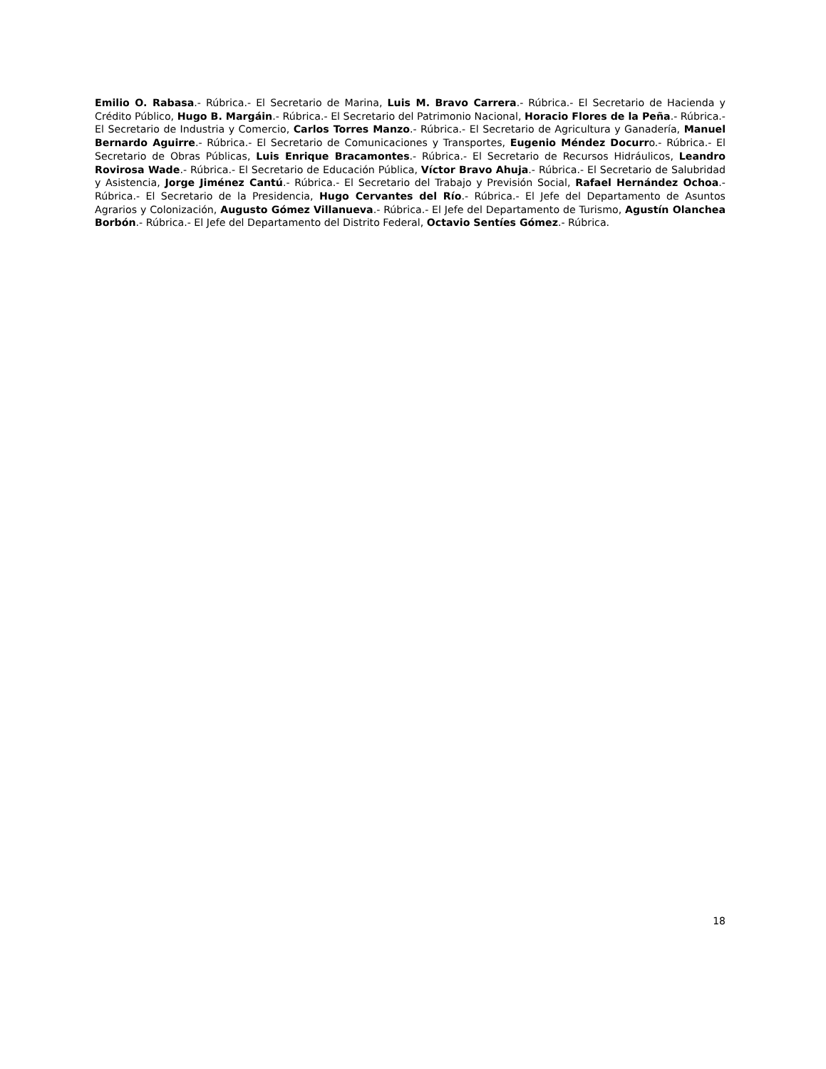Emilio O. Rabasa.- Rúbrica.- El Secretario de Marina, Luis M. Bravo Carrera.- Rúbrica.- El Secretario de Hacienda y Crédito Público, Hugo B. Margáin.- Rúbrica.- El Secretario del Patrimonio Nacional, Horacio Flores de la Peña.- Rúbrica.- El Secretario de Industria y Comercio, Carlos Torres Manzo.- Rúbrica.- El Secretario de Agricultura y Ganadería, Manuel Bernardo Aguirre.- Rúbrica.- El Secretario de Comunicaciones y Transportes, Eugenio Méndez Docurro.- Rúbrica.- El Secretario de Obras Públicas, Luis Enrique Bracamontes.- Rúbrica.- El Secretario de Recursos Hidráulicos, Leandro Rovirosa Wade.- Rúbrica.- El Secretario de Educación Pública, Víctor Bravo Ahuja.- Rúbrica.- El Secretario de Salubridad y Asistencia, Jorge Jiménez Cantú.- Rúbrica.- El Secretario del Trabajo y Previsión Social, Rafael Hernández Ochoa.- Rúbrica.- El Secretario de la Presidencia, Hugo Cervantes del Río.- Rúbrica.- El Jefe del Departamento de Asuntos Agrarios y Colonización, Augusto Gómez Villanueva.- Rúbrica.- El Jefe del Departamento de Turismo, Agustín Olanchea Borbón.- Rúbrica.- El Jefe del Departamento del Distrito Federal, Octavio Sentíes Gómez.- Rúbrica.
18